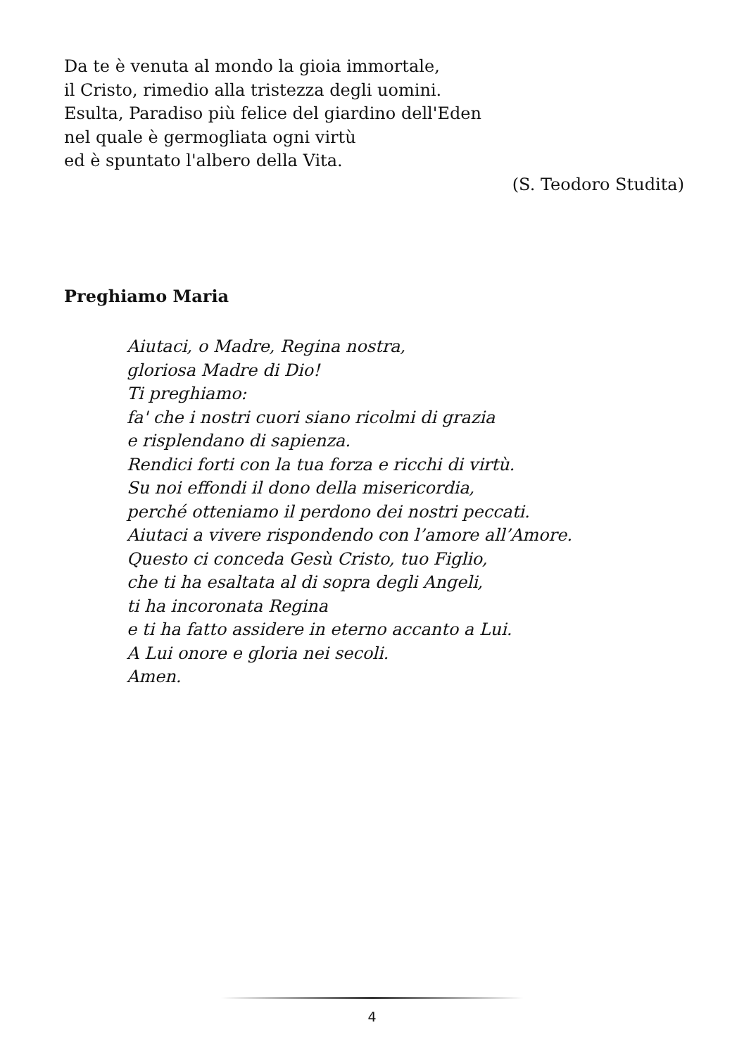Da te è venuta al mondo la gioia immortale,
il Cristo, rimedio alla tristezza degli uomini.
Esulta, Paradiso più felice del giardino dell'Eden
nel quale è germogliata ogni virtù
ed è spuntato l'albero della Vita.
(S. Teodoro Studita)
Preghiamo Maria
Aiutaci, o Madre, Regina nostra,
gloriosa Madre di Dio!
Ti preghiamo:
fa' che i nostri cuori siano ricolmi di grazia
e risplendano di sapienza.
Rendici forti con la tua forza e ricchi di virtù.
Su noi effondi il dono della misericordia,
perché otteniamo il perdono dei nostri peccati.
Aiutaci a vivere rispondendo con l’amore all’Amore.
Questo ci conceda Gesù Cristo, tuo Figlio,
che ti ha esaltata al di sopra degli Angeli,
ti ha incoronata Regina
e ti ha fatto assidere in eterno accanto a Lui.
A Lui onore e gloria nei secoli.
Amen.
4